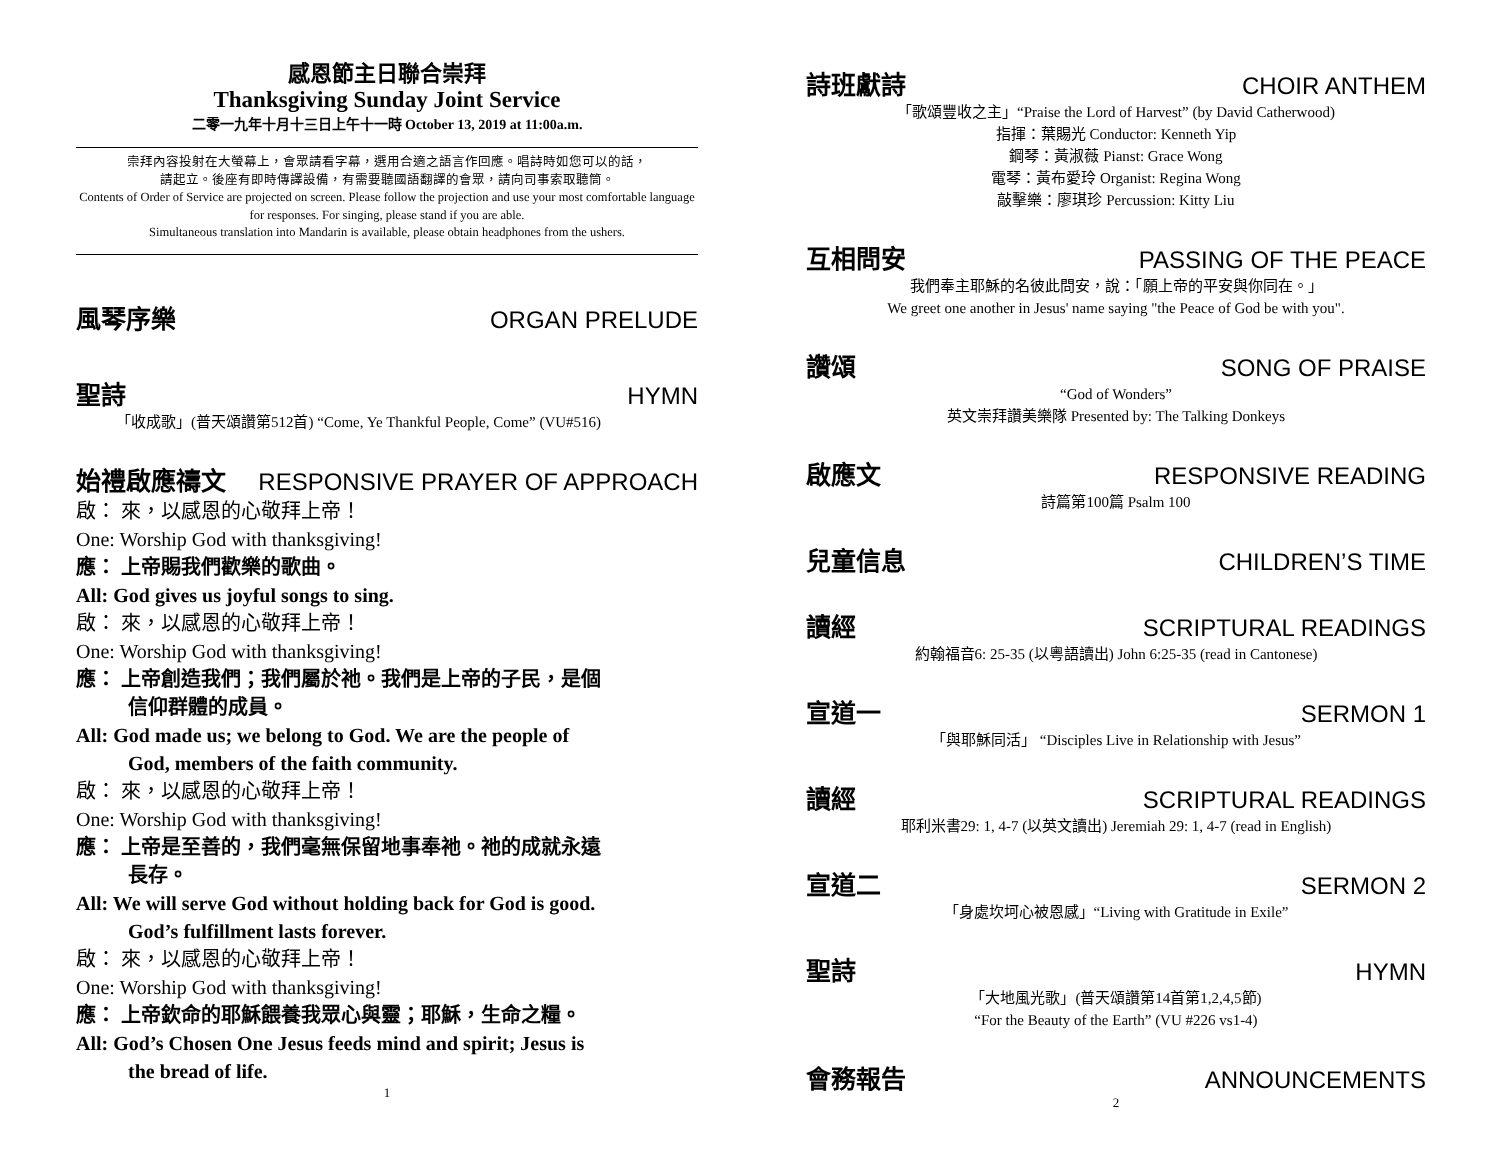感恩節主日聯合崇拜
Thanksgiving Sunday Joint Service
二零一九年十月十三日上午十一時 October 13, 2019 at 11:00a.m.
崇拜內容投射在大螢幕上，會眾請看字幕，選用合適之語言作回應。唱詩時如您可以的話，
請起立。後座有即時傳譯設備，有需要聽國語翻譯的會眾，請向司事索取聽筒。
Contents of Order of Service are projected on screen. Please follow the projection and use your most comfortable language for responses. For singing, please stand if you are able.
Simultaneous translation into Mandarin is available, please obtain headphones from the ushers.
風琴序樂 ORGAN PRELUDE
聖詩 HYMN
「收成歌」(普天頌讚第512首) “Come, Ye Thankful People, Come” (VU#516)
始禮啟應禱文 RESPONSIVE PRAYER OF APPROACH
啟： 來，以感恩的心敬拜上帝！
One: Worship God with thanksgiving!
應： 上帝賜我們歡樂的歌曲。
All: God gives us joyful songs to sing.
啟： 來，以感恩的心敬拜上帝！
One: Worship God with thanksgiving!
應： 上帝創造我們；我們屬於祂。我們是上帝的子民，是個
信仰群體的成員。
All: God made us; we belong to God. We are the people of
God, members of the faith community.
啟： 來，以感恩的心敬拜上帝！
One: Worship God with thanksgiving!
應： 上帝是至善的，我們毫無保留地事奉祂。祂的成就永遠
長存。
All: We will serve God without holding back for God is good.
God’s fulfillment lasts forever.
啟： 來，以感恩的心敬拜上帝！
One: Worship God with thanksgiving!
應： 上帝欽命的耶穌餵養我眾心與靈；耶穌，生命之糧。
All: God’s Chosen One Jesus feeds mind and spirit; Jesus is
the bread of life.
1
詩班獻詩 CHOIR ANTHEM
「歌頌豐收之主」“Praise the Lord of Harvest” (by David Catherwood)
指揮：葉賜光 Conductor: Kenneth Yip
鋼琴：黃淑薇 Pianst: Grace Wong
電琴：黃布愛玲 Organist: Regina Wong
敲擊樂：廖琪珍 Percussion: Kitty Liu
互相問安 PASSING OF THE PEACE
我們奉主耶穌的名彼此問安，說：「願上帝的平安與你同在。」
We greet one another in Jesus' name saying "the Peace of God be with you".
讚頌 SONG OF PRAISE
“God of Wonders”
英文崇拜讚美樂隊 Presented by: The Talking Donkeys
啟應文 RESPONSIVE READING
詩篇第100篇 Psalm 100
兒童信息 CHILDREN’S TIME
讀經 SCRIPTURAL READINGS
約翰福音6: 25-35 (以粵語讀出) John 6:25-35 (read in Cantonese)
宣道一 SERMON 1
「與耶穌同活」 “Disciples Live in Relationship with Jesus”
讀經 SCRIPTURAL READINGS
耶利米書29: 1, 4-7 (以英文讀出) Jeremiah 29: 1, 4-7 (read in English)
宣道二 SERMON 2
「身處坎坷心被恩感」“Living with Gratitude in Exile”
聖詩 HYMN
「大地風光歌」(普天頌讚第14首第1,2,4,5節)
“For the Beauty of the Earth” (VU #226 vs1-4)
會務報告 ANNOUNCEMENTS
2